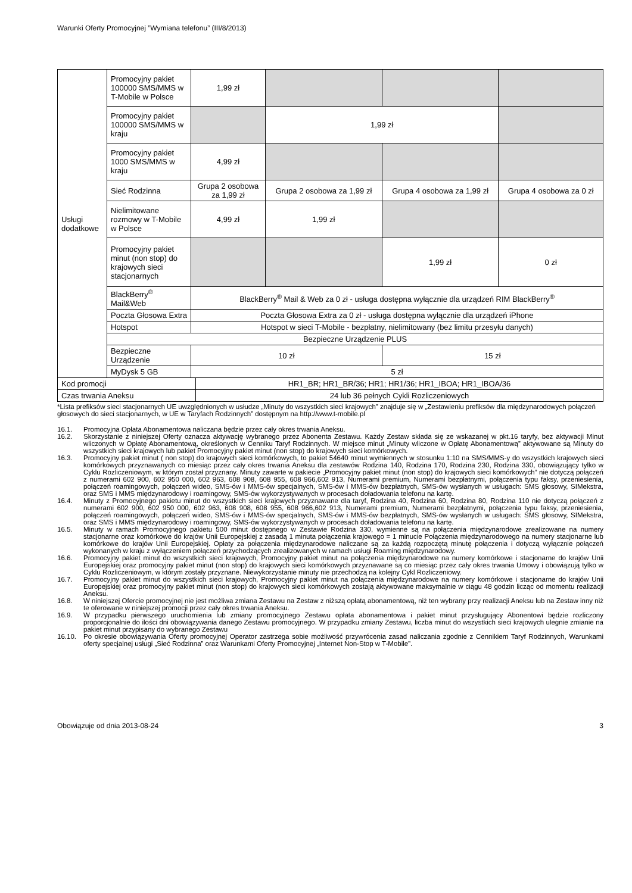Warunki Oferty Promocyjnej ”Wymiana telefonu” (III/8/2013)
| Usługi dodatkowe | Promocyjny pakiet 100000 SMS/MMS w T-Mobile w Polsce | 1,99 zł | | | |
| | Promocyjny pakiet 100000 SMS/MMS w kraju | | 1,99 zł | | |
| | Promocyjny pakiet 1000 SMS/MMS w kraju | 4,99 zł | | | |
| | Sieć Rodzinna | Grupa 2 osobowa za 1,99 zł | Grupa 2 osobowa za 1,99 zł | Grupa 4 osobowa za 1,99 zł | Grupa 4 osobowa za 0 zł |
| | Nielimitowane rozmowy w T-Mobile w Polsce | 4,99 zł | 1,99 zł | | |
| | Promocyjny pakiet minut (non stop) do krajowych sieci stacjonarnych | | | 1,99 zł | 0 zł |
| | BlackBerry<sup>®</sup> Mail&Web | BlackBerry<sup>®</sup> Mail & Web za 0 zł - usługa dostępna wyłącznie dla urządzeń RIM BlackBerry<sup>®</sup> | | | |
| | Poczta Głosowa Extra | Poczta Głosowa Extra za 0 zł - usługa dostępna wyłącznie dla urządzeń iPhone | | | |
| | Hotspot | Hotspot w sieci T-Mobile - bezpłatny, nielimitowany (bez limitu przesyłu danych) | | | |
| | Bezpieczne Urządzenie PLUS | | | | |
| | Bezpieczne Urządzenie | 10 zł | | 15 zł | |
| | MyDysk 5 GB | 5 zł | | | |
| Kod promocji | HR1_BR; HR1_BR/36; HR1; HR1/36; HR1_IBOA; HR1_IBOA/36 |
| Czas trwania Aneksu | 24 lub 36 pełnych Cykli Rozliczeniowych |
*Lista prefiksów sieci stacjonarnych UE uwzględnionych w usłudze „Minuty do wszystkich sieci krajowych” znajduje się w „Zestawieniu prefiksów dla międzynarodowych połączeń głosowych do sieci stacjonarnych, w UE w Taryfach Rodzinnych” dostępnym na http://www.t-mobile.pl
16.1. Promocyjna Opłata Abonamentowa naliczana będzie przez cały okres trwania Aneksu.
16.2. Skorzystanie z niniejszej Oferty oznacza aktywację wybranego przez Abonenta Zestawu. Każdy Zestaw składa się ze wskazanej w pkt.16 taryfy, bez aktywacji Minut wliczonych w Opłatę Abonamentową, określonych w Cenniku Taryf Rodzinnych. W miejsce minut „Minuty wliczone w Opłatę Abonamentową” aktywowane są Minuty do wszystkich sieci krajowych lub pakiet Promocyjny pakiet minut (non stop) do krajowych sieci komórkowych.
16.3. Promocyjny pakiet minut ( non stop) do krajowych sieci komórkowych, to pakiet 54640 minut wymiennych w stosunku 1:10 na SMS/MMS-y do wszystkich krajowych sieci komórkowych przyznawanych co miesiąc przez cały okres trwania Aneksu dla zestawów Rodzina 140, Rodzina 170, Rodzina 230, Rodzina 330, obowiązujący tylko w Cyklu Rozliczeniowym, w którym został przyznany. Minuty zawarte w pakiecie „Promocyjny pakiet minut (non stop) do krajowych sieci komórkowych” nie dotyczą połączeń z numerami 602 900, 602 950 000, 602 963, 608 908, 608 955, 608 966,602 913, Numerami premium, Numerami bezpłatnymi, połączenia typu faksy, przeniesienia, połączeń roamingowych, połączeń wideo, SMS-ów i MMS-ów specjalnych, SMS-ów i MMS-ów bezpłatnych, SMS-ów wysłanych w usługach: SMS głosowy, SIMekstra, oraz SMS i MMS międzynarodowy i roamingowy, SMS-ów wykorzystywanych w procesach doładowania telefonu na kartę.
16.4. Minuty z Promocyjnego pakietu minut do wszystkich sieci krajowych przyznawane dla taryf, Rodzina 40, Rodzina 60, Rodzina 80, Rodzina 110 nie dotyczą połączeń z numerami 602 900, 602 950 000, 602 963, 608 908, 608 955, 608 966,602 913, Numerami premium, Numerami bezpłatnymi, połączenia typu faksy, przeniesienia, połączeń roamingowych, połączeń wideo, SMS-ów i MMS-ów specjalnych, SMS-ów i MMS-ów bezpłatnych, SMS-ów wysłanych w usługach: SMS głosowy, SIMekstra, oraz SMS i MMS międzynarodowy i roamingowy, SMS-ów wykorzystywanych w procesach doładowania telefonu na kartę.
16.5. Minuty w ramach Promocyjnego pakietu 500 minut dostępnego w Zestawie Rodzina 330, wymienne są na połączenia międzynarodowe zrealizowane na numery stacjonarne oraz komórkowe do krajów Unii Europejskiej z zasadą 1 minuta połączenia krajowego = 1 minucie Połączenia międzynarodowego na numery stacjonarne lub komórkowe do krajów Unii Europejskiej. Opłaty za połączenia międzynarodowe naliczane są za każdą rozpoczętą minutę połączenia i dotyczą wyłącznie połączeń wykonanych w kraju z wyłączeniem połączeń przychodzących zrealizowanych w ramach usługi Roaming międzynarodowy.
16.6. Promocyjny pakiet minut do wszystkich sieci krajowych, Promocyjny pakiet minut na połączenia międzynarodowe na numery komórkowe i stacjonarne do krajów Unii Europejskiej oraz promocyjny pakiet minut (non stop) do krajowych sieci komórkowych przyznawane są co miesiąc przez cały okres trwania Umowy i obowiązują tylko w Cyklu Rozliczeniowym, w którym zostały przyznane. Niewykorzystanie minuty nie przechodzą na kolejny Cykl Rozliczeniowy.
16.7. Promocyjny pakiet minut do wszystkich sieci krajowych, Promocyjny pakiet minut na połączenia międzynarodowe na numery komórkowe i stacjonarne do krajów Unii Europejskiej oraz promocyjny pakiet minut (non stop) do krajowych sieci komórkowych zostają aktywowane maksymalnie w ciągu 48 godzin licząc od momentu realizacji Aneksu.
16.8. W niniejszej Ofercie promocyjnej nie jest możliwa zmiana Zestawu na Zestaw z niższą opłatą abonamentową, niż ten wybrany przy realizacji Aneksu lub na Zestaw inny niż te oferowane w niniejszej promocji przez cały okres trwania Aneksu.
16.9. W przypadku pierwszego uruchomienia lub zmiany promocyjnego Zestawu opłata abonamentowa i pakiet minut przysługujący Abonentowi będzie rozliczony proporcjonalnie do ilości dni obowiązywania danego Zestawu promocyjnego. W przypadku zmiany Zestawu, liczba minut do wszystkich sieci krajowych ulegnie zmianie na pakiet minut przypisany do wybranego Zestawu
16.10. Po okresie obowiązywania Oferty promocyjnej Operator zastrzega sobie możliwość przywrócenia zasad naliczania zgodnie z Cennikiem Taryf Rodzinnych, Warunkami oferty specjalnej usługi „Sieć Rodzinna” oraz Warunkami Oferty Promocyjnej „Internet Non-Stop w T-Mobile”.
Obowiązuje od dnia 2013-08-24 3